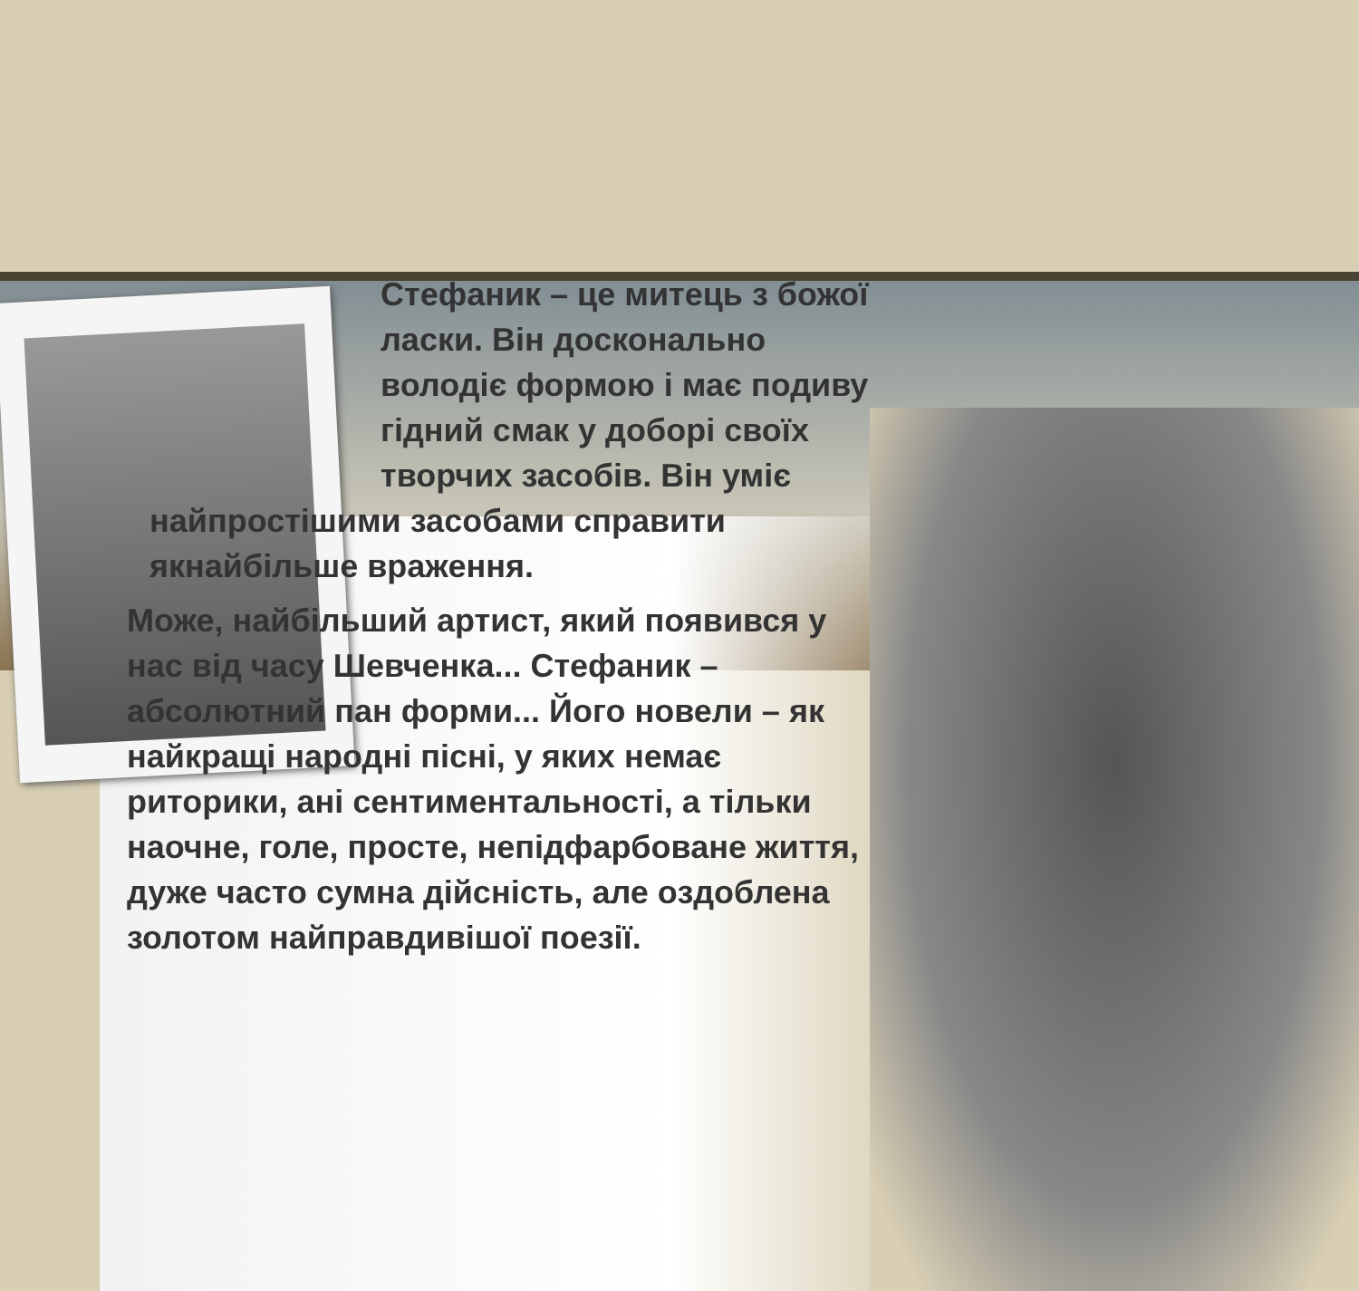Стефаник – це митець з божої ласки. Він досконально володіє формою і має подиву гідний смак у доборі своїх творчих засобів. Він уміє
найпростішими засобами справити якнайбільше враження.
Може, найбільший артист, який появився у нас від часу Шевченка... Стефаник – абсолютний пан форми... Його новели – як найкращі народні пісні, у яких немає риторики, ані сентиментальності, а тільки наочне, голе, просте, непідфарбоване життя, дуже часто сумна дійсність, але оздоблена золотом найправдивішої поезії.